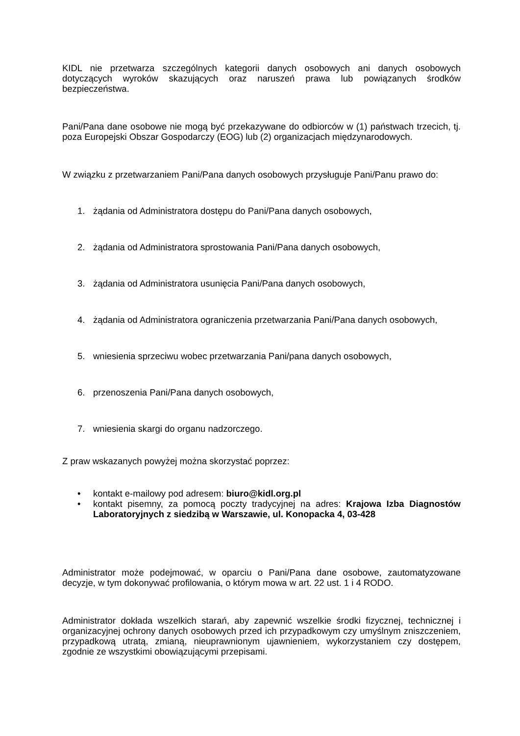KIDL nie przetwarza szczególnych kategorii danych osobowych ani danych osobowych dotyczących wyroków skazujących oraz naruszeń prawa lub powiązanych środków bezpieczeństwa.
Pani/Pana dane osobowe nie mogą być przekazywane do odbiorców w (1) państwach trzecich, tj. poza Europejski Obszar Gospodarczy (EOG) lub (2) organizacjach międzynarodowych.
W związku z przetwarzaniem Pani/Pana danych osobowych przysługuje Pani/Panu prawo do:
1. żądania od Administratora dostępu do Pani/Pana danych osobowych,
2. żądania od Administratora sprostowania Pani/Pana danych osobowych,
3. żądania od Administratora usunięcia Pani/Pana danych osobowych,
4. żądania od Administratora ograniczenia przetwarzania Pani/Pana danych osobowych,
5. wniesienia sprzeciwu wobec przetwarzania Pani/pana danych osobowych,
6. przenoszenia Pani/Pana danych osobowych,
7. wniesienia skargi do organu nadzorczego.
Z praw wskazanych powyżej można skorzystać poprzez:
• kontakt e-mailowy pod adresem: biuro@kidl.org.pl
• kontakt pisemny, za pomocą poczty tradycyjnej na adres: Krajowa Izba Diagnostów Laboratoryjnych z siedzibą w Warszawie, ul. Konopacka 4, 03-428
Administrator może podejmować, w oparciu o Pani/Pana dane osobowe, zautomatyzowane decyzje, w tym dokonywać profilowania, o którym mowa w art. 22 ust. 1 i 4 RODO.
Administrator dokłada wszelkich starań, aby zapewnić wszelkie środki fizycznej, technicznej i organizacyjnej ochrony danych osobowych przed ich przypadkowym czy umyślnym zniszczeniem, przypadkową utratą, zmianą, nieuprawnionym ujawnieniem, wykorzystaniem czy dostępem, zgodnie ze wszystkimi obowiązującymi przepisami.